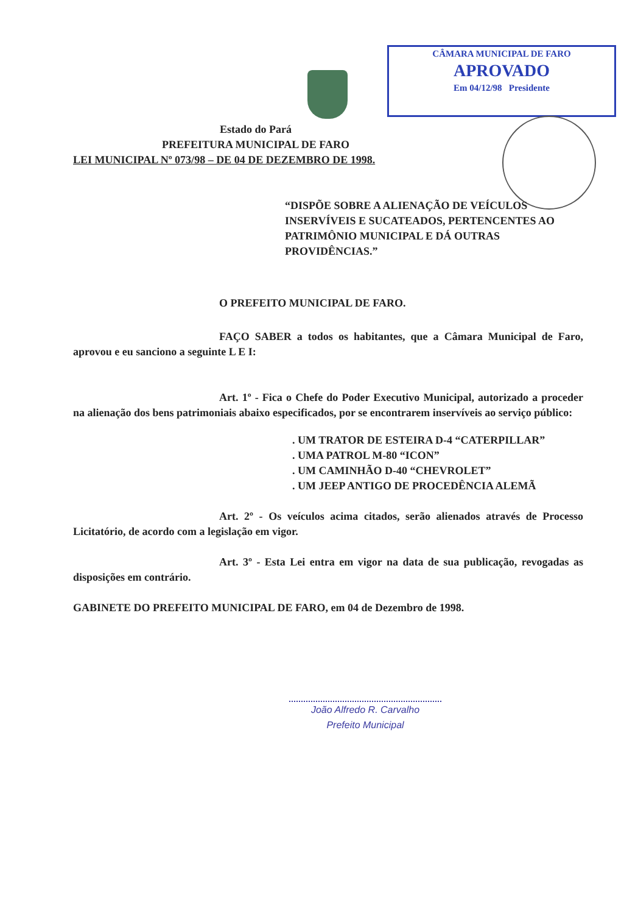CÂMARA MUNICIPAL DE FARO
APROVADO
Em 04/12/98 Presidente
Estado do Pará
PREFEITURA MUNICIPAL DE FARO
LEI MUNICIPAL Nº 073/98 – DE 04 DE DEZEMBRO DE 1998.
“DISPÕE SOBRE A ALIENAÇÃO DE VEÍCULOS INSERVÍVEIS E SUCATEADOS, PERTENCENTES AO PATRIMÔNIO MUNICIPAL E DÁ OUTRAS PROVIDÊNCIAS.”
O PREFEITO MUNICIPAL DE FARO.
FAÇO SABER a todos os habitantes, que a Câmara Municipal de Faro, aprovou e eu sanciono a seguinte L E I:
Art. 1º - Fica o Chefe do Poder Executivo Municipal, autorizado a proceder na alienação dos bens patrimoniais abaixo especificados, por se encontrarem inservíveis ao serviço público:
. UM TRATOR DE ESTEIRA D-4 “CATERPILLAR”
. UMA PATROL M-80 “ICON”
. UM CAMINHÃO D-40 “CHEVROLET”
. UM JEEP ANTIGO DE PROCEDÊNCIA ALEMÃ
Art. 2º - Os veículos acima citados, serão alienados através de Processo Licitatório, de acordo com a legislação em vigor.
Art. 3º - Esta Lei entra em vigor na data de sua publicação, revogadas as disposições em contrário.
GABINETE DO PREFEITO MUNICIPAL DE FARO, em 04 de Dezembro de 1998.
João Alfredo R. Carvalho
Prefeito Municipal